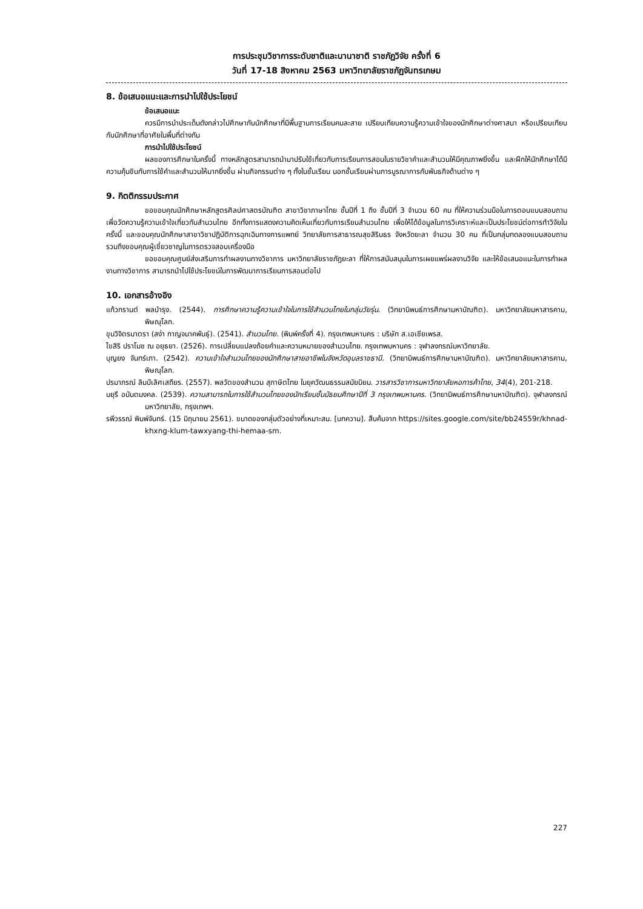การประชุมวิชาการระดับชาติและนานาชาติ ราชภัฏวิจัย ครั้งที่ 6
วันที่ 17-18 สิงหาคม 2563 มหาวิทยาลัยราชภัฏจันทรเกษม
8. ข้อเสนอแนะและการนำไปใช้ประโยชน์
ข้อเสนอแนะ
ควรมีการนำประเด็นดังกล่าวไปศึกษากับนักศึกษาที่มีพื้นฐานการเรียนคนละสาย เปรียบเทียบความรู้ความเข้าใจของนักศึกษาต่างศาสนา หรือเปรียบเทียบกับนักศึกษาที่อาศัยในพื้นที่ต่างกัน
การนำไปใช้ประโยชน์
ผลของการศึกษาในครั้งนี้ ทางหลักสูตรสามารถนำมาปรับใช้เกี่ยวกับการเรียนการสอนในรายวิชาคำและสำนวนให้มีคุณภาพยิ่งขึ้น และฝึกให้นักศึกษาได้มีความคุ้นชินกับการใช้คำและสำนวนให้มากยิ่งขึ้น ผ่านกิจกรรมต่าง ๆ ทั้งในชั้นเรียน นอกชั้นเรียนผ่านการบูรณาการกับพันธกิจด้านต่าง ๆ
9. กิตติกรรมประกาศ
ขอขอบคุณนักศึกษาหลักสูตรศิลปศาสตรบัณฑิต สาขาวิชาภาษาไทย ชั้นปีที่ 1 ถึง ชั้นปีที่ 3 จำนวน 60 คน ที่ให้ความร่วมมือในการตอบแบบสอบถามเพื่อวัดความรู้ความเข้าใจเกี่ยวกับสำนวนไทย อีกทั้งการแสดงความคิดเห็นเกี่ยวกับการเรียนสำนวนไทย เพื่อให้ได้ข้อมูลในการวิเคราะห์และเป็นประโยชน์ต่อการทำวิจัยในครั้งนี้ และขอบคุณนักศึกษาสาขาวิชาปฏิบัติการฉุกเฉินทางการแพทย์ วิทยาลัยการสาธารณสุขสิรินธร จังหวัดยะลา จำนวน 30 คน ที่เป็นกลุ่มทดลองแบบสอบถาม รวมถึงขอบคุณผู้เชี่ยวชาญในการตรวจสอบเครื่องมือ
ขอขอบคุณศูนย์ส่งเสริมการทำผลงานทางวิชาการ มหาวิทยาลัยราชภัฏยะลา ที่ให้การสนับสนุนในการเผยแพร่ผลงานวิจัย และให้ข้อเสนอแนะในการทำผลงานทางวิชาการ สามารถนำไปใช้ประโยชน์ในการพัฒนาการเรียนการสอนต่อไป
10. เอกสารอ้างอิง
แก้วกรานต์ พลบำรุง. (2544). การศึกษาความรู้ความเข้าใจในการใช้สำนวนไทยในกลุ่มวัยรุ่น. (วิทยานิพนธ์การศึกษามหาบัณฑิต). มหาวิทยาลัยมหาสารคาม, พิษณุโลก.
ขุนวิจิตรมาตรา (สง่า กาญจนาคพันธุ์). (2541). สำนวนไทย. (พิมพ์ครั้งที่ 4). กรุงเทพมหานคร : บริษัท ส.เอเชียเพรส.
ไขสิริ ปราโมช ณ อยุธยา. (2526). การเปลี่ยนแปลงถ้อยคำและความหมายของสำนวนไทย. กรุงเทพมหานคร : จุฬาลงกรณ์มหาวิทยาลัย.
บุญยง จันทร์เภา. (2542). ความเข้าใจสำนวนไทยของนักศึกษาสายอาชีพในจังหวัดอุบลราชธานี. (วิทยานิพนธ์การศึกษามหาบัณฑิต). มหาวิทยาลัยมหาสารคาม, พิษณุโลก.
ปรมาภรณ์ ลิมป์เลิศเสถียร. (2557). พลวัตของสำนวน สุภาษิตไทย ในยุควัฒนธรรมสมัยนิยม. วารสารวิชาการมหาวิทยาลัยหอการค้าไทย, 34(4), 201-218.
มยุรี อนันตมงคล. (2539). ความสามารถในการใช้สำนวนไทยของนักเรียนชั้นมัธยมศึกษาปีที่ 3 กรุงเทพมหานคร. (วิทยานิพนธ์การศึกษามหาบัณฑิต). จุฬาลงกรณ์มหาวิทยาลัย, กรุงเทพฯ.
รพีวรรณ์ พิมพ์จันทร์. (15 มิถุนายน 2561). ขนาดของกลุ่มตัวอย่างที่เหมาะสม. [บทความ]. สืบค้นจาก https://sites.google.com/site/bb24559r/khnad-khxng-klum-tawxyang-thi-hemaa-sm.
227